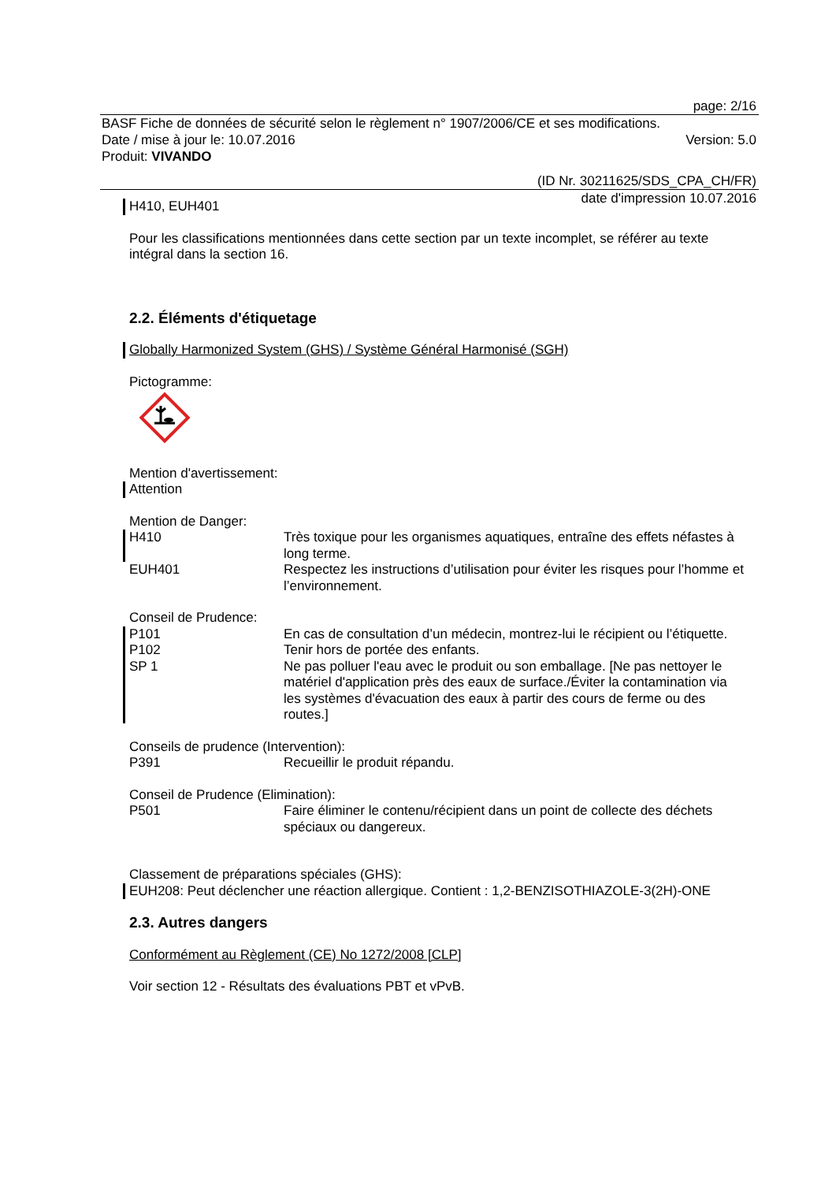page: 2/16
BASF Fiche de données de sécurité selon le règlement n° 1907/2006/CE et ses modifications.
Date / mise à jour le: 10.07.2016 Version: 5.0
Produit: VIVANDO
(ID Nr. 30211625/SDS_CPA_CH/FR)
date d'impression 10.07.2016
H410, EUH401
Pour les classifications mentionnées dans cette section par un texte incomplet, se référer au texte intégral dans la section 16.
2.2. Éléments d'étiquetage
Globally Harmonized System (GHS) / Système Général Harmonisé (SGH)
Pictogramme:
Mention d'avertissement:
Attention
Mention de Danger:
H410 Très toxique pour les organismes aquatiques, entraîne des effets néfastes à long terme.
EUH401 Respectez les instructions d’utilisation pour éviter les risques pour l’homme et l’environnement.
Conseil de Prudence:
P101 En cas de consultation d’un médecin, montrez-lui le récipient ou l’étiquette.
P102 Tenir hors de portée des enfants.
SP 1 Ne pas polluer l'eau avec le produit ou son emballage. [Ne pas nettoyer le matériel d'application près des eaux de surface./Éviter la contamination via les systèmes d'évacuation des eaux à partir des cours de ferme ou des routes.]
Conseils de prudence (Intervention):
P391 Recueillir le produit répandu.
Conseil de Prudence (Elimination):
P501 Faire éliminer le contenu/récipient dans un point de collecte des déchets spéciaux ou dangereux.
Classement de préparations spéciales (GHS):
EUH208: Peut déclencher une réaction allergique. Contient : 1,2-BENZISOTHIAZOLE-3(2H)-ONE
2.3. Autres dangers
Conformément au Règlement (CE) No 1272/2008 [CLP]
Voir section 12 - Résultats des évaluations PBT et vPvB.